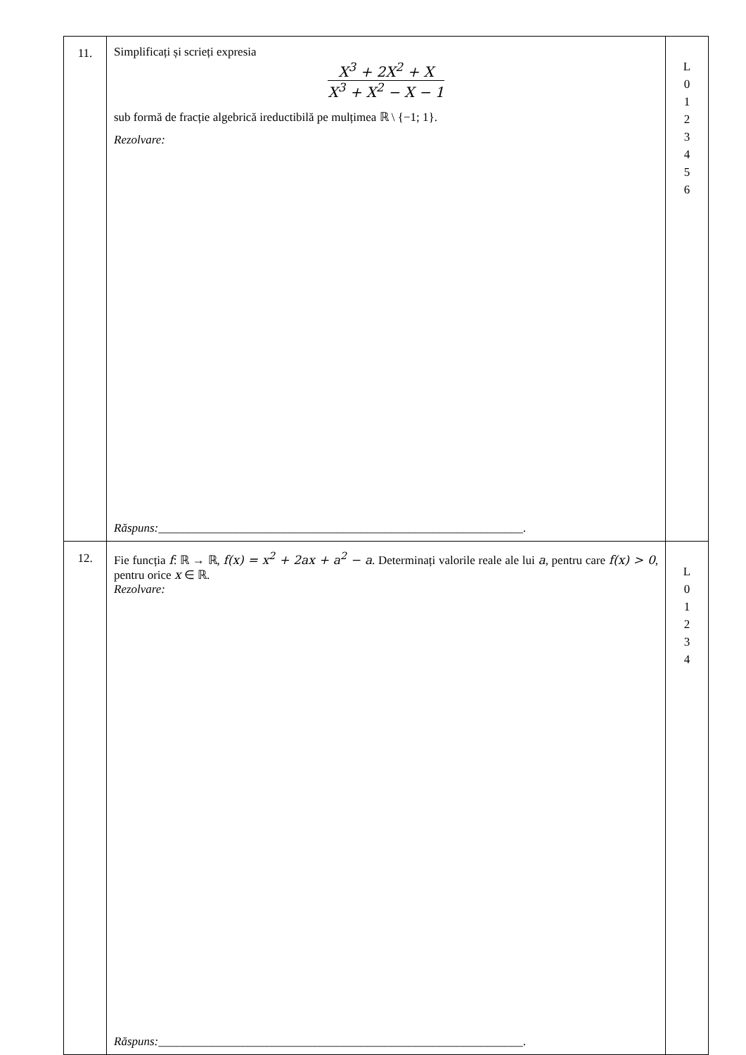| 11. | Simplificați și scrieți expresia X<sup>3</sup> + 2X<sup>2</sup> + X X<sup>3</sup> + X<sup>2</sup> − X − 1 sub formă de fracție algebrică ireductibilă pe mulțimea ℝ \ {−1; 1}. Rezolvare: Răspuns: _____________________________________________________________. | L 0 1 2 3 4 5 6 |
| 12. | Fie funcția f : ℝ → ℝ, f(x) = x<sup>2</sup> + 2ax + a<sup>2</sup> − a . Determinați valorile reale ale lui a , pentru care f(x) > 0 , pentru orice x ∈ ℝ. Rezolvare: Răspuns: _____________________________________________________________. | L 0 1 2 3 4 |